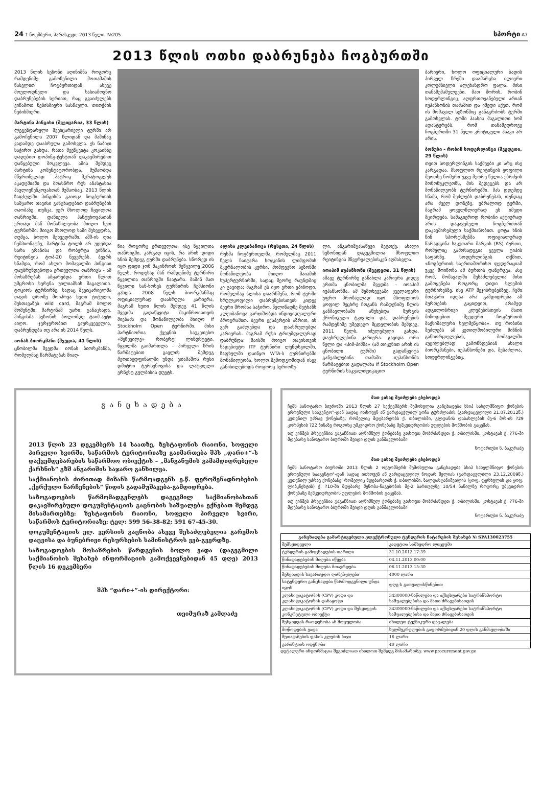24 1 ნოემბერი, პარასკევი, 2013 წელი. №205 სპორტი A7
2013 წლის ოთხი დაბრუნება ჩოგბურთში
2013 წლის სეზონი აღინიშნა როგორც რამდენიმე გამოჩენილი მოთამაშის წასვლით ჩოგბურთიდან, ასევე მოულოდნელი და სასიამოვნო დაბრუნებების სერიით, რაც გვაიძულებს ვიწამოთ ნებისმიერი სასწაული. თითქმის ნებისმიერი.
მარტინა ჰინგისი (შვეიცარია, 33 წლის)
ლეგენდარული შვეიცარიელი ტურში არ გამოჩენილა 2007 წლიდან და მაშინაც ვადამდე დაასრულა გამოსვლა. ეს ნაბიჯი საჭირო გახდა, რათა შეეწყვიტა კოკაინზე დადებით დოპინგ-ტესტთან დაკავშირებით დაწყებული მოკვლევა. ამის შემდეგ მარტინა კომენტატორობდა, მუშაობდა მწვრთნელად პატრიკ მურატოგლუს აკადემიაში და მოასწრო რუს ანასტასია პავლიუჩენკოვასთან მუშაობაც. 2013 წლის ზაფხულში ჰინგისმა გაიოცა ჩოგბურთის სამყარო თავისი განცხადებით დაბრუნების თაობაზე, თუმცა, ჯერ მხოლოდ წყვილთა თანრიგში. დანიელა ჰანტუხოვასთან ერთად მან მონაწილეობა მიიღო ხუთ ტურნირში, მიიგო მხოლოდ სამი შეხვედრა, თუმცა, ბოლო შეხვედრაში, აშშ-ის ღია ჩემპიონატზე, მარტინა ტოლს არ უდებდა სარა ერანისა და რობერტა ვინჩის, რეიტინგის ტოპ-20 ნევერებს. ბევრს სწამდა, რომ ახლო მომავალში ჰინგისი დაუბრუნდებოდა ერთეულთა თანრიგს - ამ მოსაზრებას ამყარებდა ერთი წლით უმცროსი სერენა უილიამსის მაგალითი. ტოკიოს ტურნირზე, სადაც შვეიცარიელმა თავის დროზე მოიპოვა ხუთი ტიტული, შესთავაზეს wild card, მაგრამ ბოლო მომენტში მარტინამ უარი განაცხადა. ჰინგისმა სეზონის ბოლომდე ტაიმ-აუტი აიღო. ჯერჯერობით გაურკვეველია, დაბრუნდება თუ არა ის 2014 წელს.
იონას ბიორკმანი (შვეცია, 41 წლის)
ცნობილმა შვედმა, იონას ბიორკმანმა, რომელმაც წარმატებას მიაღ-
წია როგორც ერთეულთა, ისე წყვილთა თანრიგში, კარგად იცის, რა არის დიდი ხნის შემდეგ ტურში დაბრუნება. სწორედ ის იყო დიდი ჯონ მაკინროის მეწყვილე 2006 წელს, როდესაც მან რამდენიმე ტურნირი წყვილთა თანრიგში ჩაატარა. მაშინ მათ წყვილი სან-ხოსეს ტურნირის ჩემპიონი გახდა. 2008 წელს ბიორკმანმაც ოფიციალურად დაასრულა კარიერა, მაგრამ ხუთი წლის შემდეგ 41 წლის შვედმა გადაწყვიტა მაკინროისთვის მიებაძა და მონაწილეობა მიიღო If Stockholm Open ტურნირში. მისი პარტნიორია ქვეყნის საუკეთესო «მეწყვილე» რობერტ ლინდსტეტი. წყვილმა გაიმართლა - პირველი წრის წარმატებით გავლის შემდეგ მეოთხედფინალში უნდა ეთამაშოს რუსი დმიტრი ტურსუნოვისა და ლატვიელი ერნესტ გულბისის დუეტს.
ალისა კლეიბანოვა (რუსეთი, 24 წლის)
რუსმა ჩოგბურთელმა, რომელმაც 2011 წელს ჩაიტარა ხოჯკინის ლიმფომის მკურნალობის კურსი, მომდევნო სეზონში მონაწილეობა მიიღო მაიამის სუპერტურნირში, სადაც მეორე რაუნდშიც კი გავიდა; მაგრამ ეს იყო ერთი ეპიზოდი, რომელმაც ალისა დაარწმუნა, რომ ტურში სრულყოფილი დაბრუნებისთვის კიდევ ბევრი შრომაა საჭირო. წელიწადზე მეტხანს კლეიბანოვა ვარჯიშობდა ინდივიდუალური პროგრამით. ბევრი ექსპერტის აზრით, ის ვერ გაძლებდა და დაასრულებდა კარიერას. მაგრამ რუსი ტრიუმფალურად დაბრუნდა: მაისში მოიგო თავისთვის სადებიუტო ITF ტურნირი ლენდსვილში, ზაფხულში დაიწყო WTA-ს ტურნირებში მონაწილეობა, ხოლო შემოდგომიდან ისევ განიხილებოდა როგორც სერიოზუ-
ლი, ანგარიშგასაწევი მეტოქე. ახალი სეზონიდან დაგეგმილია მსოფლიო რეიტინგის მწვერვალებისკენ აღმასვლა.
იოაჰიმ იუჰანსონი (შვედეთი, 31 წლის)
ამავე ტურნირზე განახლა კარიერა კიდევ ერთმა ცნობილმა შვედმა - იოაჰიმ იუჰანსონმა. ამ შემთხვევაში ყველაფერი უფრო პროზაულად იყო. მსოფლიოს ყოფილ მეცხრე ჩოგანს რამდენიმე წლის განმავლობაში აწუხებდა ზურგის ქრონიკული ტკივილი და, დაბრუნების რამდენიმე უშედეგო მცდელობის შემდეგ, 2011 წელს, იძულებული გახდა, დაესრულებინა კარიერა. გავიდა ორი წელი და «პიმ-პიმმა» (ამ თიკუნით არის ის ცნობილი ტურში) გადაწყვიტა განეახლებინა თამაში. იუჰანსონმა წარმატებით გადალახა If Stockholm Open ტურნირის საკვალიფიკაციო
ბარიერი, ხოლო ოფიციალური ბადის პირველ წრეში დაამარცხა ძლიერი კოლუმბიელი ალეხანდრო ფალა. მისი თანამემამულეები, მათ შორის, რობინ სოდერლინგიც, აღფრთოვანებული არიან იუჰანსონის თამაშით და იმედი აქვთ, რომ ის მომავალ სეზონშიც განაგრძობს ტურში გამოსვლას. ტომი ჰაასის მაგალითი ხომ ადასტურებს, რომ თანამედროვე ჩოგბურთში 31 წელი კრიტიკული ასაკი არ არის.
ბონუსი - რობინ სოდერლინგი (შვედეთი, 29 წლის)
თვით სოდერლინგის საქმეები კი არც ისე კარგადაა. მსოფლიო რეიტინგის ყოფილი მეოთხე ნომერი უკვე მეორე წელია ებრძვის მონონუკლეოზს, მის შედეგებს და არ მონაწილეობს ტურნირებში. მას დღემდე სწამს, რომ შეძლებს დაბრუნებას, თუნდაც არა ძველ დონეზე, უბრალოდ ტურში, მაგრამ ყოველწლიურად ეს იმედი მცირდება. სამაგიეროდ რობინი აქტიურად არის დაკავებული ჩოგბურთთან დაკავშირებული საქმიანობით. ცოტა ხნის წინ სპორტსმენმა ოფიციალურად წარადგინა საკუთარი მარკის (RS) ბურთი, რომელიც გამოსადეგია ყველა ტიპის საფარზე. სოდერლინგის თქმით, «ჩოგბურთის საერთაშორისო ფედერაციამ უკვე მოიწონა ამ ბურთის დანერგვა, ასე რომ, მომავალში შესაძლებელია მისი გამოყენება როგორც დიდი სლემის ტურნირებზე, ისე ATP შეჯიბრებებზეც. ჩემი მთავარი იდეაა არა გამდიდრება ამ ბურთების გაყიდვით, არამედ ადგილობრივი კლუბებისთვის მათი მიწოდებით შეედური ჩოგბურთის მაქსიმალური ხელშეწყობა». თუ რობინი შეძლებს ამ კეთილშობილური მიზნის განხორციელებას, მომავალში აუცილებლად გამოჩნდებიან ახალი ბიორკმანები, იუჰანსონები და, შესაძლოა, სოდერლინგებიც.
განცხადება
2013 წლის 23 დეკემბერს 14 საათზე, ზესტაფონის რაიონი, სოფელი პირველი სვირში, საწარმოს ტერიტორიაზე გაიმართება შპს „დარი+“-ს დაქვემდებარების საწარმოო ობიექტის – „მანგანუმის გამამდიდრებელი ქარხნის“ გზშ ანგარიშის საჯარო განხილვა.
საქმიანობის ძირითად მიზანს წარმოადგენს ე.წ. ფეროშენადნობების „ქერქული ნარჩენების“ წიდის გადამუშავება-გამდიდრება.
საზოგადოების წარმომადგენლებს დაგეგმილ საქმიანობასთან დაკავშირებული დოკუმენტაციის გაცნობის საშუალება ექნებათ შემდეგ მისამართებზე: ზესტაფონის რაიონი, სოფელი პირველი სვირი, საწარმოს ტერიტორიაზე: ტელ: 599 56-38-82; 591 67-45-30.
დოკუმენტაციის ელ. ვერსიის გაცნობა ასევე შესაძლებელია გარემოს დაცვისა და ბუნებრივი რესურსების სამინისტროს ვებ-გვერდზე.
საზოგადოების მოსაზრების წარდგენის ბოლო ვადა (დაგეგმილი საქმიანობის შესახებ ინფორმაციის გამოქვეყნებიდან 45 დღე) 2013 წლის 16 დეკემბერი
შპს “დარი+”-ის დირექტორი:
თეიმურაზ კამლაძე
მათ ვისაც შეიძლება ეხებოდეს
ჩემს სანოტარო ბიუროში 2013 წლის 27 სექტემბერს შემოსულია განცხადება სსიპ სახელმწიფო ქონების ეროვნული სააგენტო"-დან სადაც ითხოვენ აწ გარდაცვლილ გოჩა ტურძლაძის (გარდაცვლილი 21.07.2012წ.) კუთვნილ უძრავ ქონებაზე, რომელიც მდებარეობს ქ. თბილისში, გლდანის დასახლების მე-6 მ/რ-ის ?29 კორპუსის ?22 ბინაზე როგორც უმკვიდრო ქონებაზე მემკვიდრეობის უფლების მოწმობის გაცემას.
თუ ვინმეს პრეტენზია გაგაჩნიათ აღნიშნულ ქონებაზე გთხოვთ მობრძანდეთ ქ. თბილისში, კოსტავას ქ. ?76-ში მდებარე სანოტარო ბიუროში შვიდი დღის განმავლობაში
ნოტარიუსი ნ. ბაკურაძე
მათ ვისაც შეიძლება ეხებოდეს
ჩემს სანოტარო ბიუროში 2013 წლის 2 ოქტომბერს შემოსულია განცხადება სსიპ სახელმწიფო ქონების ეროვნული სააგენტო"-დან სადაც ითხოვენ აწ გარდაცვლილ ნოდარ შელიას (გარდაცვლილი 23.12.2009წ.) კუთვნილ უძრავ ქონებაზე, რომელიც მდებარეობს ქ. თბილისში, ზალდასტანიშვილის (ყოფ. ფერხულის და ყოფ. ლიბკნეხტის) ქ. ?10-ში მდებარე შენობა-ნაგებობის მე-2 სართულზე 10/54 ნაწილზე როგორც უმკვიდრო ქონებაზე მემკვიდრეობის უფლების მოწმობის გაცემას.
თუ ვინმეს პრეტენზია გაგაჩნიათ აღნიშნულ ქონებაზე გთხოვთ მობრძანდეთ ქ. თბილისში, კოსტავას ქ. ?76-ში მდებარე სანოტარო ბიუროში შვიდი დღის განმავლობაში
ნოტარიუსი ნ. ბაკურაძე
| განცხადება გამარტივებული ელექტრონული ტენდერის ჩატარების შესახებ № SPA130023755 | |
| --- | --- |
| შემსყიდველი | კადეტთა სამხედრო ლიცეუმი |
| ტენდერის გამოცხადების თარიღი | 31.10.2013 17:39 |
| წინადადებების მიღება იწყება | 04.11.2013 00:00 |
| წინადადებების მიღება მთავრდება | 06.11.2013 15:30 |
| შესყიდვის სავარაუდო ღირებულება | 4000 ლარი |
| სატენდერო განცხადება წარმოდგენილი უნდა იყოს | დღგ-ს გათვალისწინებით |
| კლასიფიკატორის (CPV) კოდი და კლასიფიკატორის დანაყოფი | 34300000-ნაწილები და აქსესუარები სატრანსპორტო საშუალებებისა და მათი ძრავებისათვის |
| კლასიფიკატორის (CPV) კოდი და შესყიდვის კონკრეტული ობიექტი | 34300000-ნაწილები და აქსესუარები სატრანსპორტო საშუალებებისა და მათი ძრავებისათვის |
| შესყიდვის რაოდენობა ან მოცულობა | იხილეთ ტექნიკური დავალება |
| მოწოდების ვადა | ხელშეკრულების გაფორმებიდან 20 დღის განმავლობაში |
| შეთავაზების ფასის კლების ბიჯი | 16 ლარი |
| გარანტიის ოდენობა | 40 ლარი |
დეტალური ინფორმაცია შეგიძლიათ იხილოთ შემდეგ მისამართზე: www.procurement.gov.ge